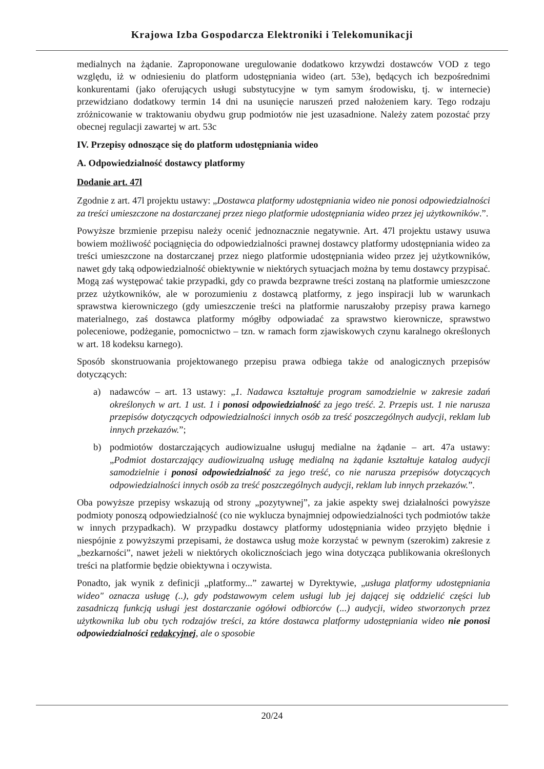Krajowa Izba Gospodarcza Elektroniki i Telekomunikacji
medialnych na żądanie. Zaproponowane uregulowanie dodatkowo krzywdzi dostawców VOD z tego względu, iż w odniesieniu do platform udostępniania wideo (art. 53e), będących ich bezpośrednimi konkurentami (jako oferujących usługi substytucyjne w tym samym środowisku, tj. w internecie) przewidziano dodatkowy termin 14 dni na usunięcie naruszeń przed nałożeniem kary. Tego rodzaju zróżnicowanie w traktowaniu obydwu grup podmiotów nie jest uzasadnione. Należy zatem pozostać przy obecnej regulacji zawartej w art. 53c
IV. Przepisy odnoszące się do platform udostępniania wideo
A. Odpowiedzialność dostawcy platformy
Dodanie art. 47l
Zgodnie z art. 47l projektu ustawy: „Dostawca platformy udostępniania wideo nie ponosi odpowiedzialności za treści umieszczone na dostarczanej przez niego platformie udostępniania wideo przez jej użytkowników.”.
Powyższe brzmienie przepisu należy ocenić jednoznacznie negatywnie. Art. 47l projektu ustawy usuwa bowiem możliwość pociągnięcia do odpowiedzialności prawnej dostawcy platformy udostępniania wideo za treści umieszczone na dostarczanej przez niego platformie udostępniania wideo przez jej użytkowników, nawet gdy taką odpowiedzialność obiektywnie w niektórych sytuacjach można by temu dostawcy przypisać. Mogą zaś występować takie przypadki, gdy co prawda bezprawne treści zostaną na platformie umieszczone przez użytkowników, ale w porozumieniu z dostawcą platformy, z jego inspiracji lub w warunkach sprawstwa kierowniczego (gdy umieszczenie treści na platformie naruszałoby przepisy prawa karnego materialnego, zaś dostawca platformy mógłby odpowiadać za sprawstwo kierownicze, sprawstwo poleceniowe, podżeganie, pomocnictwo – tzn. w ramach form zjawiskowych czynu karalnego określonych w art. 18 kodeksu karnego).
Sposób skonstruowania projektowanego przepisu prawa odbiega także od analogicznych przepisów dotyczących:
a) nadawców – art. 13 ustawy: „1. Nadawca kształtuje program samodzielnie w zakresie zadań określonych w art. 1 ust. 1 i ponosi odpowiedzialność za jego treść. 2. Przepis ust. 1 nie narusza przepisów dotyczących odpowiedzialności innych osób za treść poszczególnych audycji, reklam lub innych przekazów.”;
b) podmiotów dostarczających audiowizualne usługuj medialne na żądanie – art. 47a ustawy: „Podmiot dostarczający audiowizualną usługę medialną na żądanie kształtuje katalog audycji samodzielnie i ponosi odpowiedzialność za jego treść, co nie narusza przepisów dotyczących odpowiedzialności innych osób za treść poszczególnych audycji, reklam lub innych przekazów.”.
Oba powyższe przepisy wskazują od strony „pozytywnej”, za jakie aspekty swej działalności powyższe podmioty ponoszą odpowiedzialność (co nie wyklucza bynajmniej odpowiedzialności tych podmiotów także w innych przypadkach). W przypadku dostawcy platformy udostępniania wideo przyjęto błędnie i niespójnie z powyższymi przepisami, że dostawca usług może korzystać w pewnym (szerokim) zakresie z „bezkarności”, nawet jeżeli w niektórych okolicznościach jego wina dotycząca publikowania określonych treści na platformie będzie obiektywna i oczywista.
Ponadto, jak wynik z definicji „platformy...” zawartej w Dyrektywie, „usługa platformy udostępniania wideo" oznacza usługę (..), gdy podstawowym celem usługi lub jej dającej się oddzielić części lub zasadniczą funkcją usługi jest dostarczanie ogółowi odbiorców (...) audycji, wideo stworzonych przez użytkownika lub obu tych rodzajów treści, za które dostawca platformy udostępniania wideo nie ponosi odpowiedzialności redakcyjnej, ale o sposobie
20/24